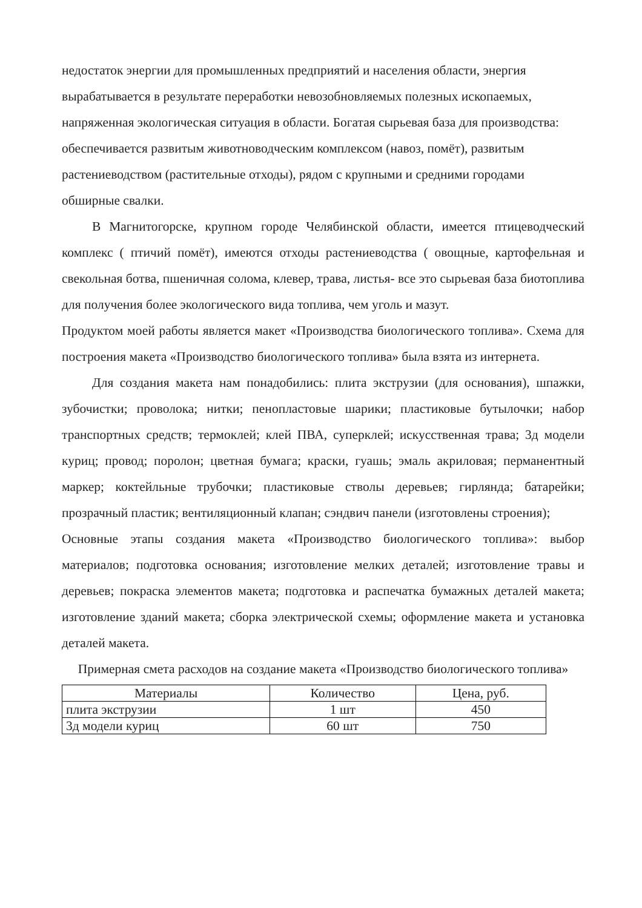недостаток энергии для промышленных предприятий и населения области, энергия вырабатывается в результате переработки невозобновляемых полезных ископаемых, напряженная экологическая ситуация в области. Богатая сырьевая база для производства: обеспечивается развитым животноводческим комплексом (навоз, помёт), развитым растениеводством (растительные отходы), рядом с крупными и средними городами обширные свалки.
В Магнитогорске, крупном городе Челябинской области, имеется птицеводческий комплекс ( птичий помёт), имеются отходы растениеводства ( овощные, картофельная и свекольная ботва, пшеничная солома, клевер, трава, листья- все это сырьевая база биотоплива для получения более экологического вида топлива, чем уголь и мазут.
Продуктом моей работы является макет «Производства биологического топлива». Схема для построения макета «Производство биологического топлива» была взята из интернета.
Для создания макета нам понадобились: плита экструзии (для основания), шпажки, зубочистки; проволока; нитки; пенопластовые шарики; пластиковые бутылочки; набор транспортных средств; термоклей; клей ПВА, суперклей; искусственная трава; 3д модели куриц; провод; поролон; цветная бумага; краски, гуашь; эмаль акриловая; перманентный маркер; коктейльные трубочки; пластиковые стволы деревьев; гирлянда; батарейки; прозрачный пластик; вентиляционный клапан; сэндвич панели (изготовлены строения);
Основные этапы создания макета «Производство биологического топлива»: выбор материалов; подготовка основания; изготовление мелких деталей; изготовление травы и деревьев; покраска элементов макета; подготовка и распечатка бумажных деталей макета; изготовление зданий макета; сборка электрической схемы; оформление макета и установка деталей макета.
Примерная смета расходов на создание макета «Производство биологического топлива»
| Материалы | Количество | Цена, руб. |
| плита экструзии | 1 шт | 450 |
| 3д модели куриц | 60 шт | 750 |